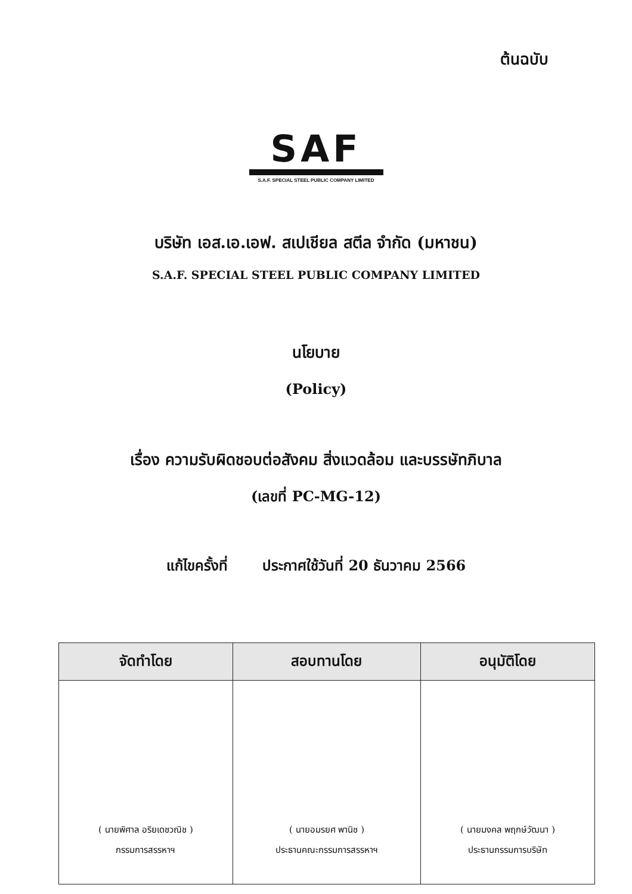ต้นฉบับ
SAF
S.A.F. SPECIAL STEEL PUBLIC COMPANY LIMITED
บริษัท เอส.เอ.เอฟ. สเปเชียล สตีล จำกัด (มหาชน)
S.A.F. SPECIAL STEEL PUBLIC COMPANY LIMITED
นโยบาย
(Policy)
เรื่อง ความรับผิดชอบต่อสังคม สิ่งแวดล้อม และบรรษัทภิบาล
(เลขที่ PC-MG-12)
แก้ไขครั้งที่ ประกาศใช้วันที่ 20 ธันวาคม 2566
| จัดทำโดย | สอบทานโดย | อนุมัติโดย |
| --- | --- | --- |
| ( นายพิศาล อริยเดชวณิช ) กรรมการสรรหาฯ | ( นายอมรยศ พานิช ) ประธานคณะกรรมการสรรหาฯ | ( นายมงคล พฤกษ์วัฒนา ) ประธานกรรมการบริษัท |